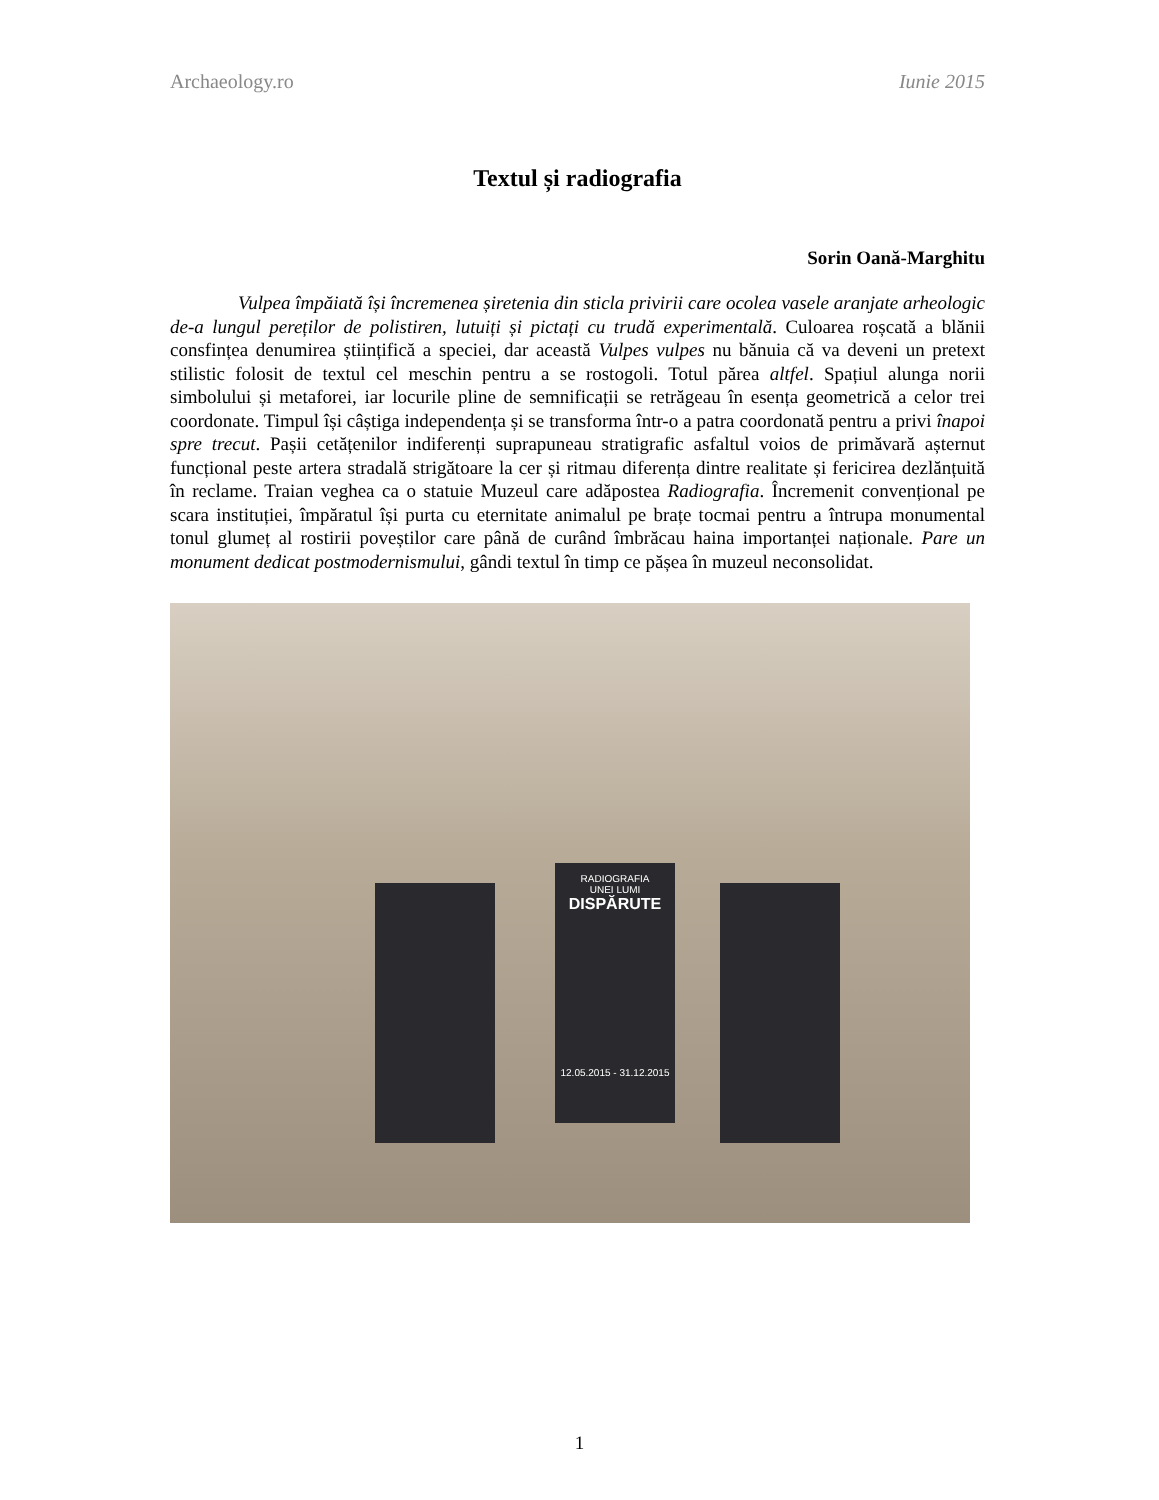Archaeology.ro Iunie 2015
Textul și radiografia
Sorin Oană-Marghitu
Vulpea împăiată își încremenea șiretenia din sticla privirii care ocolea vasele aranjate arheologic de-a lungul pereților de polistiren, lutuiți și pictați cu trudă experimentală. Culoarea roșcată a blănii consfințea denumirea științifică a speciei, dar această Vulpes vulpes nu bănuia că va deveni un pretext stilistic folosit de textul cel meschin pentru a se rostogoli. Totul părea altfel. Spațiul alunga norii simbolului și metaforei, iar locurile pline de semnificații se retrăgeau în esența geometrică a celor trei coordonate. Timpul își câștiga independența și se transforma într-o a patra coordonată pentru a privi înapoi spre trecut. Pașii cetățenilor indiferenți suprapuneau stratigrafic asfaltul voios de primăvară așternut funcțional peste artera stradală strigătoare la cer și ritmau diferența dintre realitate și fericirea dezlănțuită în reclame. Traian veghea ca o statuie Muzeul care adăpostea Radiografia. Încremenit convențional pe scara instituției, împăratul își purta cu eternitate animalul pe brațe tocmai pentru a întrupa monumental tonul glumeț al rostirii poveștilor care până de curând îmbrăcau haina importanței naționale. Pare un monument dedicat postmodernismului, gândi textul în timp ce pășea în muzeul neconsolidat.
RADIOGRAFIA
UNEI LUMI
DISPĂRUTE
12.05.2015 - 31.12.2015
1